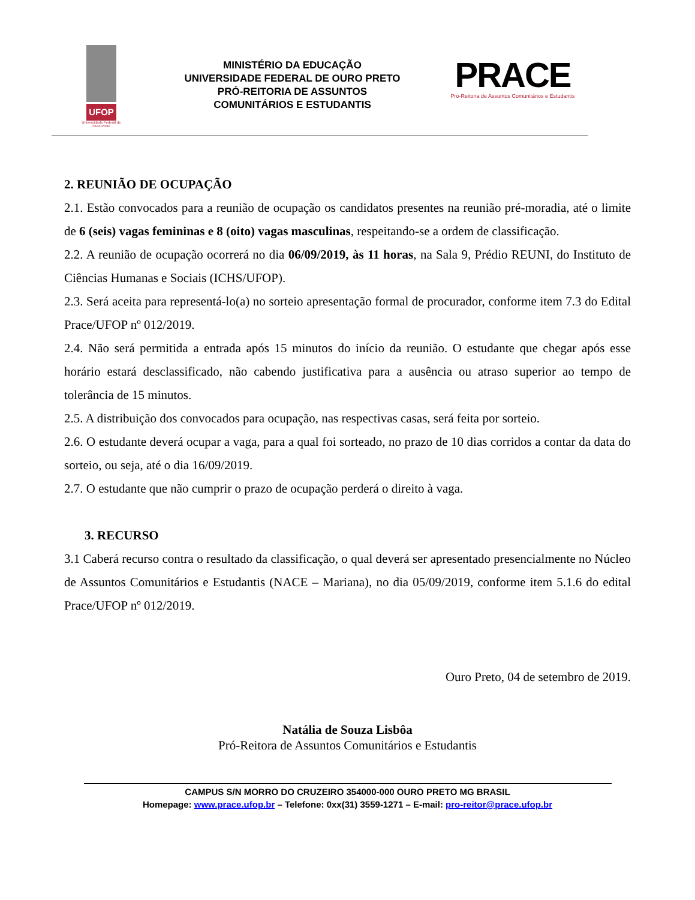UFOP
Universidade Federal de Ouro Preto
MINISTÉRIO DA EDUCAÇÃO
UNIVERSIDADE FEDERAL DE OURO PRETO
PRÓ-REITORIA DE ASSUNTOS
COMUNITÁRIOS E ESTUDANTIS
PRACE
Pró-Reitoria de Assuntos Comunitários e Estudantis
2. REUNIÃO DE OCUPAÇÃO
2.1. Estão convocados para a reunião de ocupação os candidatos presentes na reunião pré-moradia, até o limite de 6 (seis) vagas femininas e 8 (oito) vagas masculinas, respeitando-se a ordem de classificação.
2.2. A reunião de ocupação ocorrerá no dia 06/09/2019, às 11 horas, na Sala 9, Prédio REUNI, do Instituto de Ciências Humanas e Sociais (ICHS/UFOP).
2.3. Será aceita para representá-lo(a) no sorteio apresentação formal de procurador, conforme item 7.3 do Edital Prace/UFOP nº 012/2019.
2.4. Não será permitida a entrada após 15 minutos do início da reunião. O estudante que chegar após esse horário estará desclassificado, não cabendo justificativa para a ausência ou atraso superior ao tempo de tolerância de 15 minutos.
2.5. A distribuição dos convocados para ocupação, nas respectivas casas, será feita por sorteio.
2.6. O estudante deverá ocupar a vaga, para a qual foi sorteado, no prazo de 10 dias corridos a contar da data do sorteio, ou seja, até o dia 16/09/2019.
2.7. O estudante que não cumprir o prazo de ocupação perderá o direito à vaga.
3. RECURSO
3.1 Caberá recurso contra o resultado da classificação, o qual deverá ser apresentado presencialmente no Núcleo de Assuntos Comunitários e Estudantis (NACE – Mariana), no dia 05/09/2019, conforme item 5.1.6 do edital Prace/UFOP nº 012/2019.
Ouro Preto, 04 de setembro de 2019.
Natália de Souza Lisbôa
Pró-Reitora de Assuntos Comunitários e Estudantis
CAMPUS S/N MORRO DO CRUZEIRO 354000-000 OURO PRETO MG BRASIL
Homepage: www.prace.ufop.br – Telefone: 0xx(31) 3559-1271 – E-mail: pro-reitor@prace.ufop.br